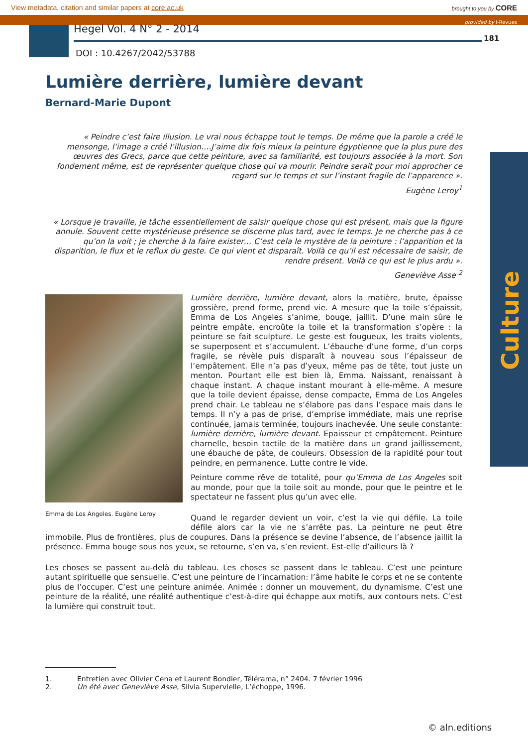View metadata, citation and similar papers at core.ac.uk brought to you by CORE
provided by I-Revues
Hegel Vol. 4 N° 2 - 2014
181
DOI : 10.4267/2042/53788
Culture
Lumière derrière, lumière devant
Bernard-Marie Dupont
« Peindre c’est faire illusion. Le vrai nous échappe tout le temps. De même que la parole a créé le mensonge, l’image a créé l’illusion….J’aime dix fois mieux la peinture égyptienne que la plus pure des œuvres des Grecs, parce que cette peinture, avec sa familiarité, est toujours associée à la mort. Son fondement même, est de représenter quelque chose qui va mourir. Peindre serait pour moi approcher ce regard sur le temps et sur l’instant fragile de l’apparence ».
Eugène Leroy<sup>1</sup>
« Lorsque je travaille, je tâche essentiellement de saisir quelque chose qui est présent, mais que la figure annule. Souvent cette mystérieuse présence se discerne plus tard, avec le temps. Je ne cherche pas à ce qu’on la voit ; je cherche à la faire exister… C’est cela le mystère de la peinture : l’apparition et la disparition, le flux et le reflux du geste. Ce qui vient et disparaît. Voilà ce qu’il est nécessaire de saisir, de rendre présent. Voilà ce qui est le plus ardu ».
Geneviève Asse <sup>2</sup>
Emma de Los Angeles. Eugène Leroy
Lumière derrière, lumière devant, alors la matière, brute, épaisse grossière, prend forme, prend vie. A mesure que la toile s’épaissit, Emma de Los Angeles s’anime, bouge, jaillit. D’une main sûre le peintre empâte, encroûte la toile et la transformation s’opère : la peinture se fait sculpture. Le geste est fougueux, les traits violents, se superposent et s’accumulent. L’ébauche d’une forme, d’un corps fragile, se révèle puis disparaît à nouveau sous l’épaisseur de l’empâtement. Elle n’a pas d’yeux, même pas de tête, tout juste un menton. Pourtant elle est bien là, Emma. Naissant, renaissant à chaque instant. A chaque instant mourant à elle-même. A mesure que la toile devient épaisse, dense compacte, Emma de Los Angeles prend chair. Le tableau ne s’élabore pas dans l’espace mais dans le temps. Il n’y a pas de prise, d’emprise immédiate, mais une reprise continuée, jamais terminée, toujours inachevée. Une seule constante: lumière derrière, lumière devant. Epaisseur et empâtement. Peinture charnelle, besoin tactile de la matière dans un grand jaillissement, une ébauche de pâte, de couleurs. Obsession de la rapidité pour tout peindre, en permanence. Lutte contre le vide.
Peinture comme rêve de totalité, pour qu’Emma de Los Angeles soit au monde, pour que la toile soit au monde, pour que le peintre et le spectateur ne fassent plus qu’un avec elle.
Quand le regarder devient un voir, c’est la vie qui défile. La toile défile alors car la vie ne s’arrête pas. La peinture ne peut être immobile. Plus de frontières, plus de coupures. Dans la présence se devine l’absence, de l’absence jaillit la présence. Emma bouge sous nos yeux, se retourne, s’en va, s’en revient. Est-elle d’ailleurs là ?
Les choses se passent au-delà du tableau. Les choses se passent dans le tableau. C’est une peinture autant spirituelle que sensuelle. C’est une peinture de l’incarnation: l’âme habite le corps et ne se contente plus de l’occuper. C’est une peinture animée. Animée : donner un mouvement, du dynamisme. C’est une peinture de la réalité, une réalité authentique c’est-à-dire qui échappe aux motifs, aux contours nets. C’est la lumière qui construit tout.
1. Entretien avec Olivier Cena et Laurent Bondier, Télérama, n° 2404. 7 février 1996
2. Un été avec Geneviève Asse, Silvia Supervielle, L’échoppe, 1996.
© aln.editions